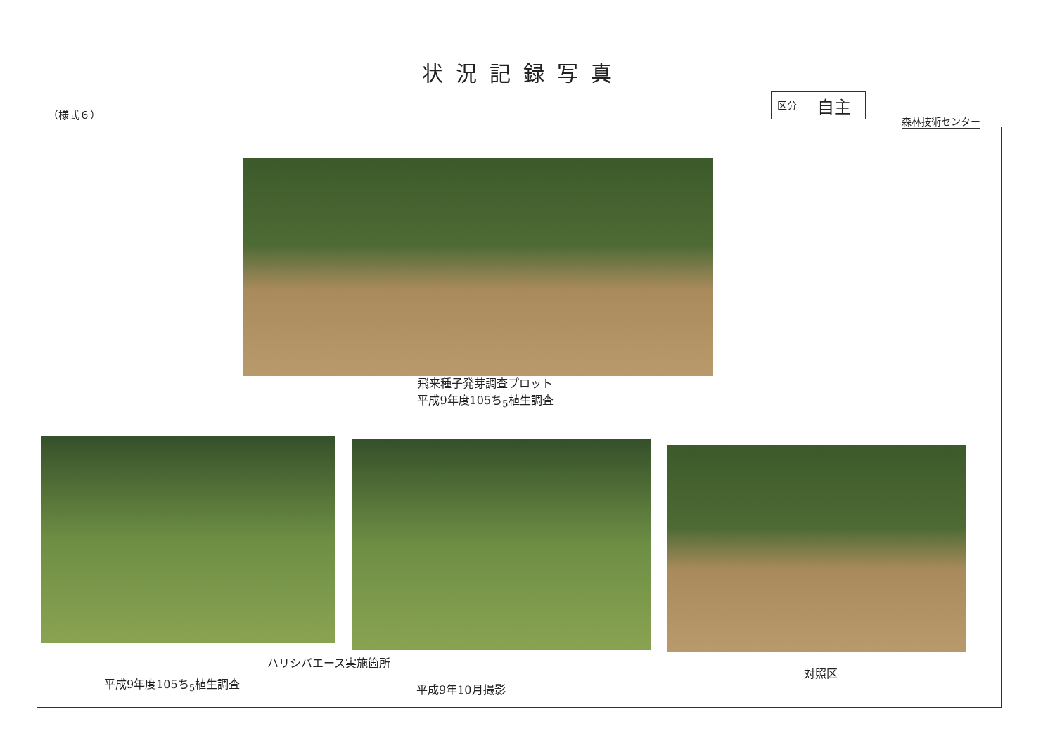状況記録写真
（様式６）
区分
自主
森林技術センター
飛来種子発芽調査プロット
平成9年度105ち<sub>5</sub>植生調査
ハリシバエース実施箇所
平成9年度105ち<sub>5</sub>植生調査 平成9年10月撮影
対照区